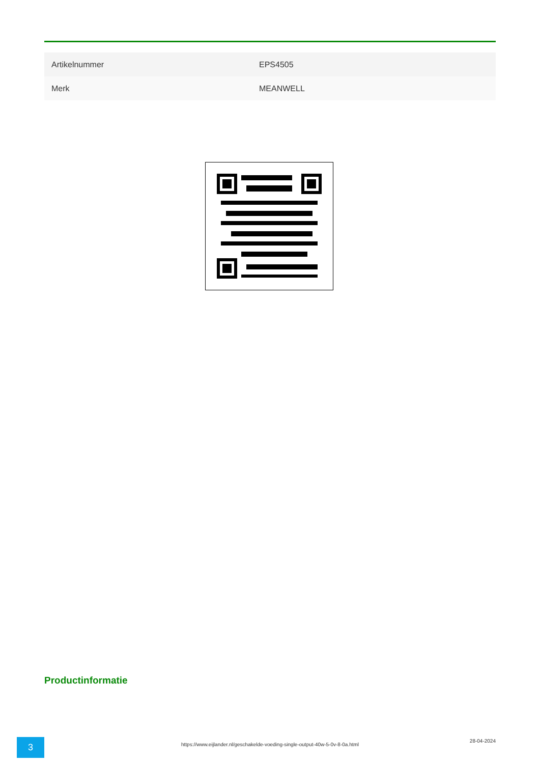| Artikelnummer | EPS4505 |
| Merk | MEANWELL |
Productinformatie
3
https://www.eijlander.nl/geschakelde-voeding-single-output-40w-5-0v-8-0a.html
28-04-2024